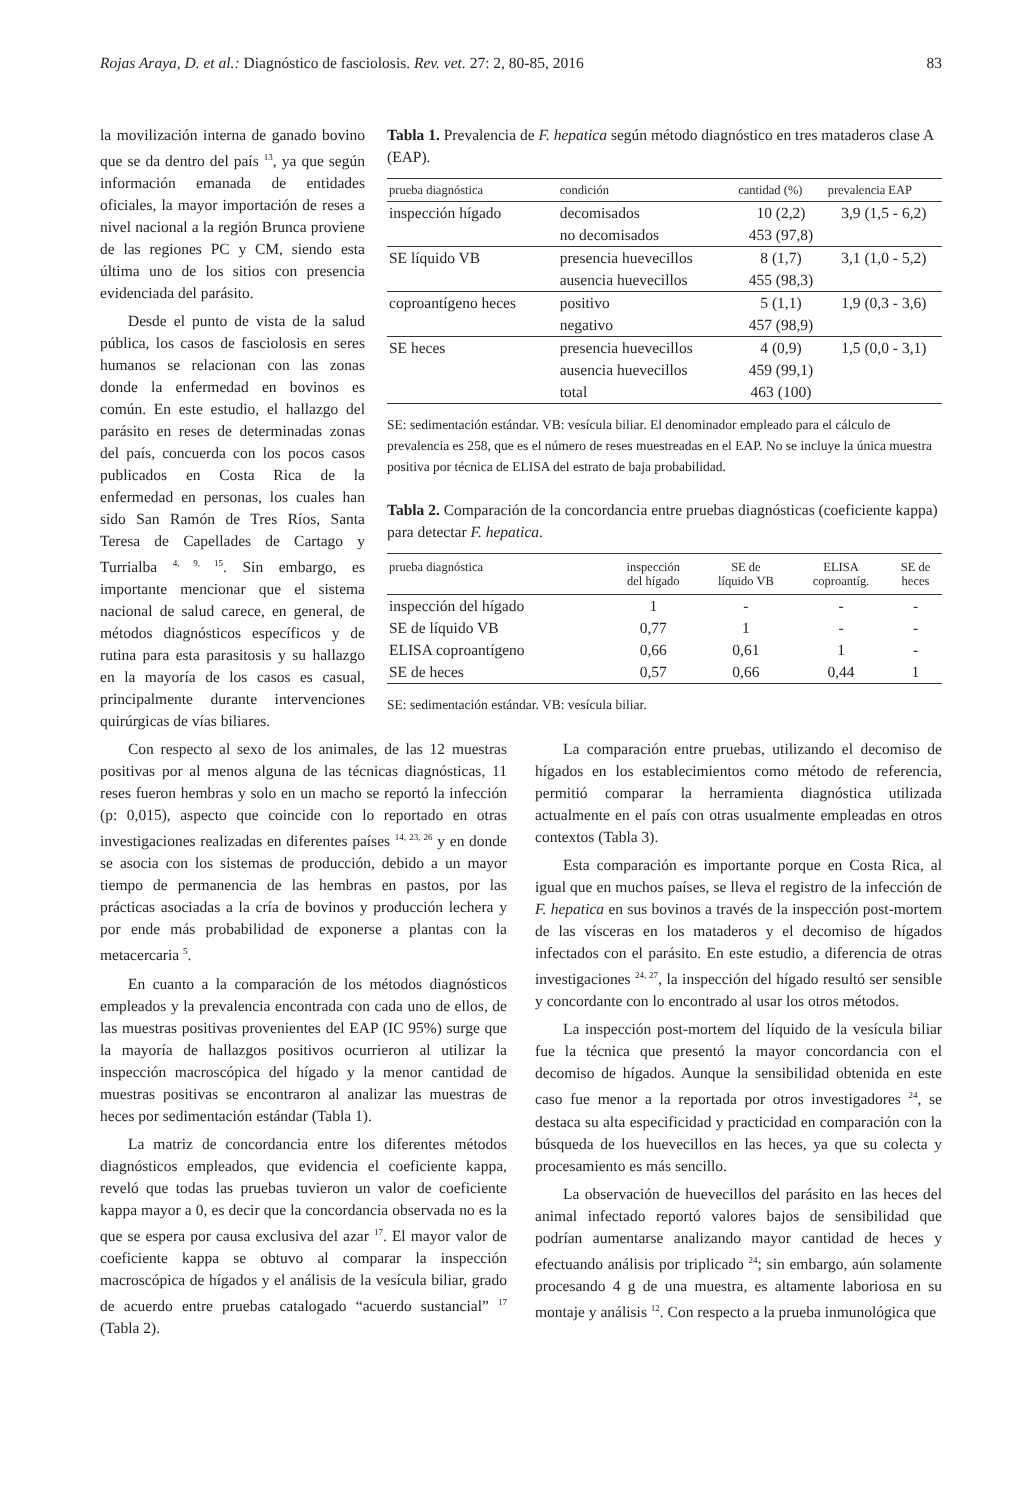Rojas Araya, D. et al.: Diagnóstico de fasciolosis. Rev. vet. 27: 2, 80-85, 2016 83
la movilización interna de ganado bovino que se da dentro del país <sup>13</sup>, ya que según información emanada de entidades oficiales, la mayor importación de reses a nivel nacional a la región Brunca proviene de las regiones PC y CM, siendo esta última uno de los sitios con presencia evidenciada del parásito.
Desde el punto de vista de la salud pública, los casos de fasciolosis en seres humanos se relacionan con las zonas donde la enfermedad en bovinos es común. En este estudio, el hallazgo del parásito en reses de determinadas zonas del país, concuerda con los pocos casos publicados en Costa Rica de la enfermedad en personas, los cuales han sido San Ramón de Tres Ríos, Santa Teresa de Capellades de Cartago y Turrialba <sup>4, 9, 15</sup>. Sin embargo, es importante mencionar que el sistema nacional de salud carece, en general, de métodos diagnósticos específicos y de rutina para esta parasitosis y su hallazgo en la mayoría de los casos es casual, principalmente durante intervenciones quirúrgicas de vías biliares.
Tabla 1. Prevalencia de F. hepatica según método diagnóstico en tres mataderos clase A (EAP).
| prueba diagnóstica | condición | cantidad (%) | prevalencia EAP |
| --- | --- | --- | --- |
| inspección hígado | decomisados | 10 (2,2) | 3,9 (1,5 - 6,2) |
| | no decomisados | 453 (97,8) | |
| SE líquido VB | presencia huevecillos | 8 (1,7) | 3,1 (1,0 - 5,2) |
| | ausencia huevecillos | 455 (98,3) | |
| coproantígeno heces | positivo | 5 (1,1) | 1,9 (0,3 - 3,6) |
| | negativo | 457 (98,9) | |
| SE heces | presencia huevecillos | 4 (0,9) | 1,5 (0,0 - 3,1) |
| | ausencia huevecillos | 459 (99,1) | |
| | total | 463 (100) | |
SE: sedimentación estándar. VB: vesícula biliar. El denominador empleado para el cálculo de prevalencia es 258, que es el número de reses muestreadas en el EAP. No se incluye la única muestra positiva por técnica de ELISA del estrato de baja probabilidad.
Tabla 2. Comparación de la concordancia entre pruebas diagnósticas (coeficiente kappa) para detectar F. hepatica.
| prueba diagnóstica | inspección del hígado | SE de líquido VB | ELISA coproantíg. | SE de heces |
| --- | --- | --- | --- | --- |
| inspección del hígado | 1 | - | - | - |
| SE de líquido VB | 0,77 | 1 | - | - |
| ELISA coproantígeno | 0,66 | 0,61 | 1 | - |
| SE de heces | 0,57 | 0,66 | 0,44 | 1 |
SE: sedimentación estándar. VB: vesícula biliar.
Con respecto al sexo de los animales, de las 12 muestras positivas por al menos alguna de las técnicas diagnósticas, 11 reses fueron hembras y solo en un macho se reportó la infección (p: 0,015), aspecto que coincide con lo reportado en otras investigaciones realizadas en diferentes países <sup>14, 23, 26</sup> y en donde se asocia con los sistemas de producción, debido a un mayor tiempo de permanencia de las hembras en pastos, por las prácticas asociadas a la cría de bovinos y producción lechera y por ende más probabilidad de exponerse a plantas con la metacercaria <sup>5</sup>.
En cuanto a la comparación de los métodos diagnósticos empleados y la prevalencia encontrada con cada uno de ellos, de las muestras positivas provenientes del EAP (IC 95%) surge que la mayoría de hallazgos positivos ocurrieron al utilizar la inspección macroscópica del hígado y la menor cantidad de muestras positivas se encontraron al analizar las muestras de heces por sedimentación estándar (Tabla 1).
La matriz de concordancia entre los diferentes métodos diagnósticos empleados, que evidencia el coeficiente kappa, reveló que todas las pruebas tuvieron un valor de coeficiente kappa mayor a 0, es decir que la concordancia observada no es la que se espera por causa exclusiva del azar <sup>17</sup>. El mayor valor de coeficiente kappa se obtuvo al comparar la inspección macroscópica de hígados y el análisis de la vesícula biliar, grado de acuerdo entre pruebas catalogado “acuerdo sustancial” <sup>17</sup> (Tabla 2).
La comparación entre pruebas, utilizando el decomiso de hígados en los establecimientos como método de referencia, permitió comparar la herramienta diagnóstica utilizada actualmente en el país con otras usualmente empleadas en otros contextos (Tabla 3).
Esta comparación es importante porque en Costa Rica, al igual que en muchos países, se lleva el registro de la infección de F. hepatica en sus bovinos a través de la inspección post-mortem de las vísceras en los mataderos y el decomiso de hígados infectados con el parásito. En este estudio, a diferencia de otras investigaciones <sup>24, 27</sup>, la inspección del hígado resultó ser sensible y concordante con lo encontrado al usar los otros métodos.
La inspección post-mortem del líquido de la vesícula biliar fue la técnica que presentó la mayor concordancia con el decomiso de hígados. Aunque la sensibilidad obtenida en este caso fue menor a la reportada por otros investigadores <sup>24</sup>, se destaca su alta especificidad y practicidad en comparación con la búsqueda de los huevecillos en las heces, ya que su colecta y procesamiento es más sencillo.
La observación de huevecillos del parásito en las heces del animal infectado reportó valores bajos de sensibilidad que podrían aumentarse analizando mayor cantidad de heces y efectuando análisis por triplicado <sup>24</sup>; sin embargo, aún solamente procesando 4 g de una muestra, es altamente laboriosa en su montaje y análisis <sup>12</sup>. Con respecto a la prueba inmunológica que